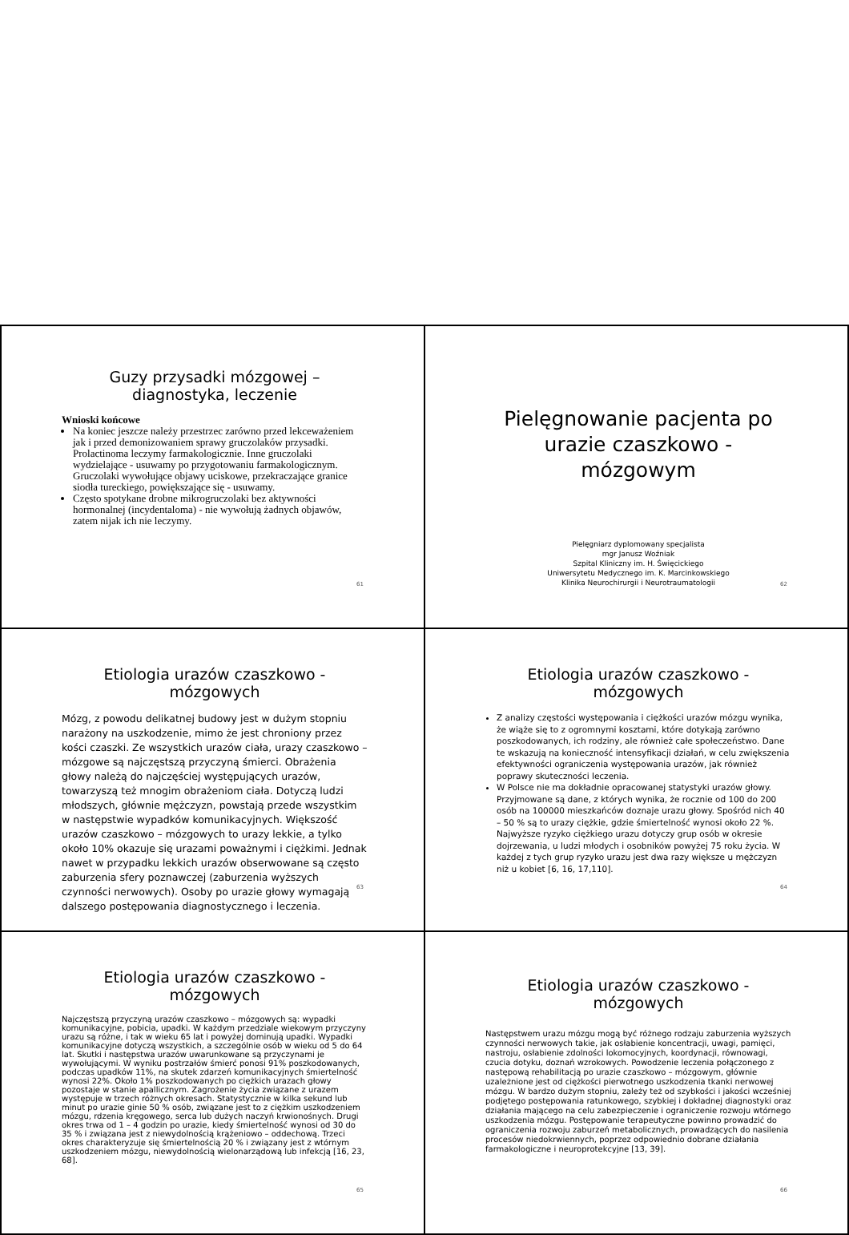Guzy przysadki mózgowej – diagnostyka, leczenie
Wnioski końcowe
Na koniec jeszcze należy przestrzec zarówno przed lekceważeniem jak i przed demonizowaniem sprawy gruczolaków przysadki. Prolactinoma leczymy farmakologicznie. Inne gruczolaki wydzielające - usuwamy po przygotowaniu farmakologicznym. Gruczolaki wywołujące objawy uciskowe, przekraczające granice siodła tureckiego, powiększające się - usuwamy.
Często spotykane drobne mikrogruczolaki bez aktywności hormonalnej (incydentaloma) - nie wywołują żadnych objawów, zatem nijak ich nie leczymy.
61
Pielęgnowanie pacjenta po urazie czaszkowo - mózgowym
Pielęgniarz dyplomowany specjalista
mgr Janusz Woźniak
Szpital Kliniczny im. H. Święcickiego
Uniwersytetu Medycznego im. K. Marcinkowskiego
Klinika Neurochirurgii i Neurotraumatologii
62
Etiologia urazów czaszkowo - mózgowych
Mózg, z powodu delikatnej budowy jest w dużym stopniu narażony na uszkodzenie, mimo że jest chroniony przez kości czaszki. Ze wszystkich urazów ciała, urazy czaszkowo – mózgowe są najczęstszą przyczyną śmierci. Obrażenia głowy należą do najczęściej występujących urazów, towarzyszą też mnogim obrażeniom ciała. Dotyczą ludzi młodszych, głównie mężczyzn, powstają przede wszystkim w następstwie wypadków komunikacyjnych. Większość urazów czaszkowo – mózgowych to urazy lekkie, a tylko około 10% okazuje się urazami poważnymi i ciężkimi. Jednak nawet w przypadku lekkich urazów obserwowane są często zaburzenia sfery poznawczej (zaburzenia wyższych czynności nerwowych). Osoby po urazie głowy wymagają dalszego postępowania diagnostycznego i leczenia.
63
Etiologia urazów czaszkowo - mózgowych
Z analizy częstości występowania i ciężkości urazów mózgu wynika, że wiąże się to z ogromnymi kosztami, które dotykają zarówno poszkodowanych, ich rodziny, ale również całe społeczeństwo. Dane te wskazują na konieczność intensyfikacji działań, w celu zwiększenia efektywności ograniczenia występowania urazów, jak również poprawy skuteczności leczenia.
W Polsce nie ma dokładnie opracowanej statystyki urazów głowy. Przyjmowane są dane, z których wynika, że rocznie od 100 do 200 osób na 100000 mieszkańców doznaje urazu głowy. Spośród nich 40 – 50 % są to urazy ciężkie, gdzie śmiertelność wynosi około 22 %. Najwyższe ryzyko ciężkiego urazu dotyczy grup osób w okresie dojrzewania, u ludzi młodych i osobników powyżej 75 roku życia. W każdej z tych grup ryzyko urazu jest dwa razy większe u mężczyzn niż u kobiet [6, 16, 17,110].
64
Etiologia urazów czaszkowo - mózgowych
Najczęstszą przyczyną urazów czaszkowo – mózgowych są: wypadki komunikacyjne, pobicia, upadki. W każdym przedziale wiekowym przyczyny urazu są różne, i tak w wieku 65 lat i powyżej dominują upadki. Wypadki komunikacyjne dotyczą wszystkich, a szczególnie osób w wieku od 5 do 64 lat. Skutki i następstwa urazów uwarunkowane są przyczynami je wywołującymi. W wyniku postrzałów śmierć ponosi 91% poszkodowanych, podczas upadków 11%, na skutek zdarzeń komunikacyjnych śmiertelność wynosi 22%. Około 1% poszkodowanych po ciężkich urazach głowy pozostaje w stanie apallicznym. Zagrożenie życia związane z urazem występuje w trzech różnych okresach. Statystycznie w kilka sekund lub minut po urazie ginie 50 % osób, związane jest to z ciężkim uszkodzeniem mózgu, rdzenia kręgowego, serca lub dużych naczyń krwionośnych. Drugi okres trwa od 1 – 4 godzin po urazie, kiedy śmiertelność wynosi od 30 do 35 % i związana jest z niewydolnością krążeniowo – oddechową. Trzeci okres charakteryzuje się śmiertelnością 20 % i związany jest z wtórnym uszkodzeniem mózgu, niewydolnością wielonarządową lub infekcją [16, 23, 68].
65
Etiologia urazów czaszkowo - mózgowych
Następstwem urazu mózgu mogą być różnego rodzaju zaburzenia wyższych czynności nerwowych takie, jak osłabienie koncentracji, uwagi, pamięci, nastroju, osłabienie zdolności lokomocyjnych, koordynacji, równowagi, czucia dotyku, doznań wzrokowych. Powodzenie leczenia połączonego z następową rehabilitacją po urazie czaszkowo – mózgowym, głównie uzależnione jest od ciężkości pierwotnego uszkodzenia tkanki nerwowej mózgu. W bardzo dużym stopniu, zależy też od szybkości i jakości wcześniej podjętego postępowania ratunkowego, szybkiej i dokładnej diagnostyki oraz działania mającego na celu zabezpieczenie i ograniczenie rozwoju wtórnego uszkodzenia mózgu. Postępowanie terapeutyczne powinno prowadzić do ograniczenia rozwoju zaburzeń metabolicznych, prowadzących do nasilenia procesów niedokrwiennych, poprzez odpowiednio dobrane działania farmakologiczne i neuroprotekcyjne [13, 39].
66